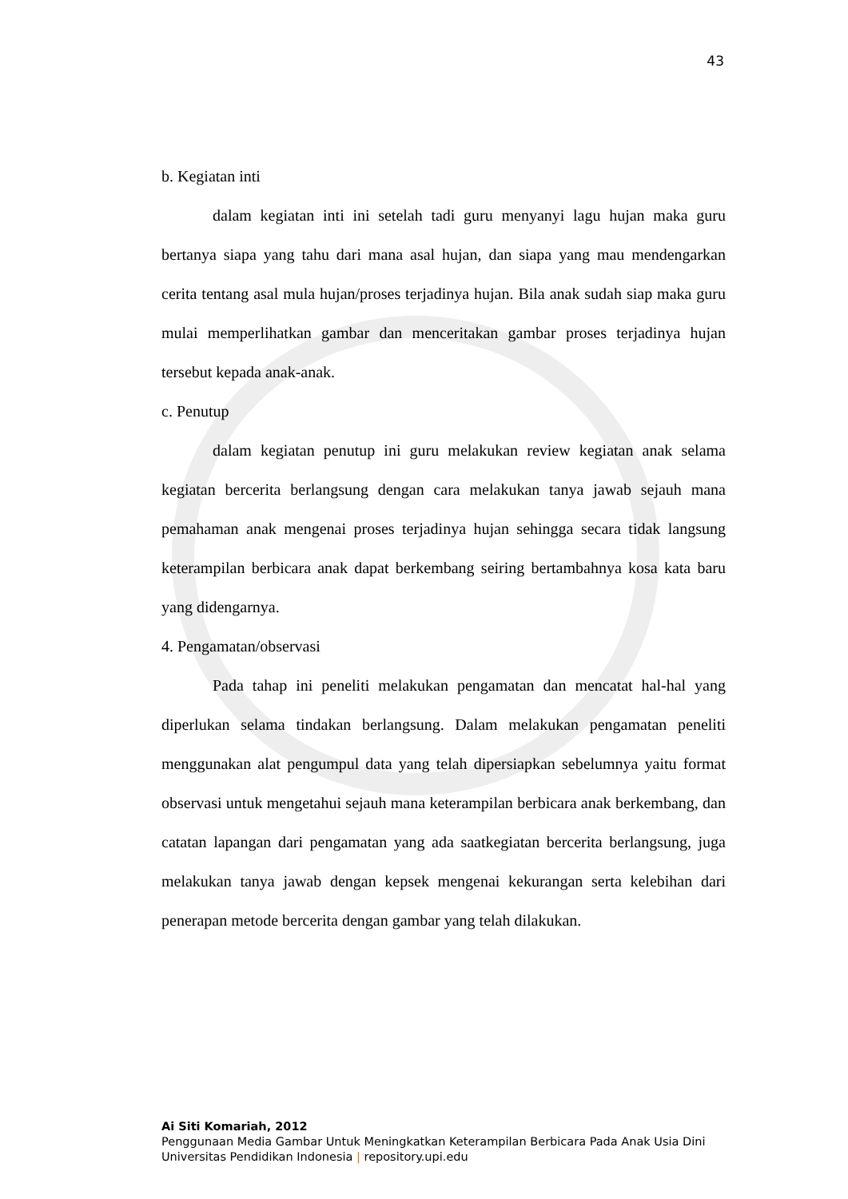43
b. Kegiatan inti
dalam kegiatan inti ini setelah tadi guru menyanyi lagu hujan maka guru bertanya siapa yang tahu dari mana asal hujan, dan siapa yang mau mendengarkan cerita tentang asal mula hujan/proses terjadinya hujan. Bila anak sudah siap maka guru mulai memperlihatkan gambar dan menceritakan gambar proses terjadinya hujan tersebut kepada anak-anak.
c. Penutup
dalam kegiatan penutup ini guru melakukan review kegiatan anak selama kegiatan bercerita berlangsung dengan cara melakukan tanya jawab sejauh mana pemahaman anak mengenai proses terjadinya hujan sehingga secara tidak langsung keterampilan berbicara anak dapat berkembang seiring bertambahnya kosa kata baru yang didengarnya.
4. Pengamatan/observasi
Pada tahap ini peneliti melakukan pengamatan dan mencatat hal-hal yang diperlukan selama tindakan berlangsung. Dalam melakukan pengamatan peneliti menggunakan alat pengumpul data yang telah dipersiapkan sebelumnya yaitu format observasi untuk mengetahui sejauh mana keterampilan berbicara anak berkembang, dan catatan lapangan dari pengamatan yang ada saatkegiatan bercerita berlangsung, juga melakukan tanya jawab dengan kepsek mengenai kekurangan serta kelebihan dari penerapan metode bercerita dengan gambar yang telah dilakukan.
Ai Siti Komariah, 2012
Penggunaan Media Gambar Untuk Meningkatkan Keterampilan Berbicara Pada Anak Usia Dini
Universitas Pendidikan Indonesia | repository.upi.edu